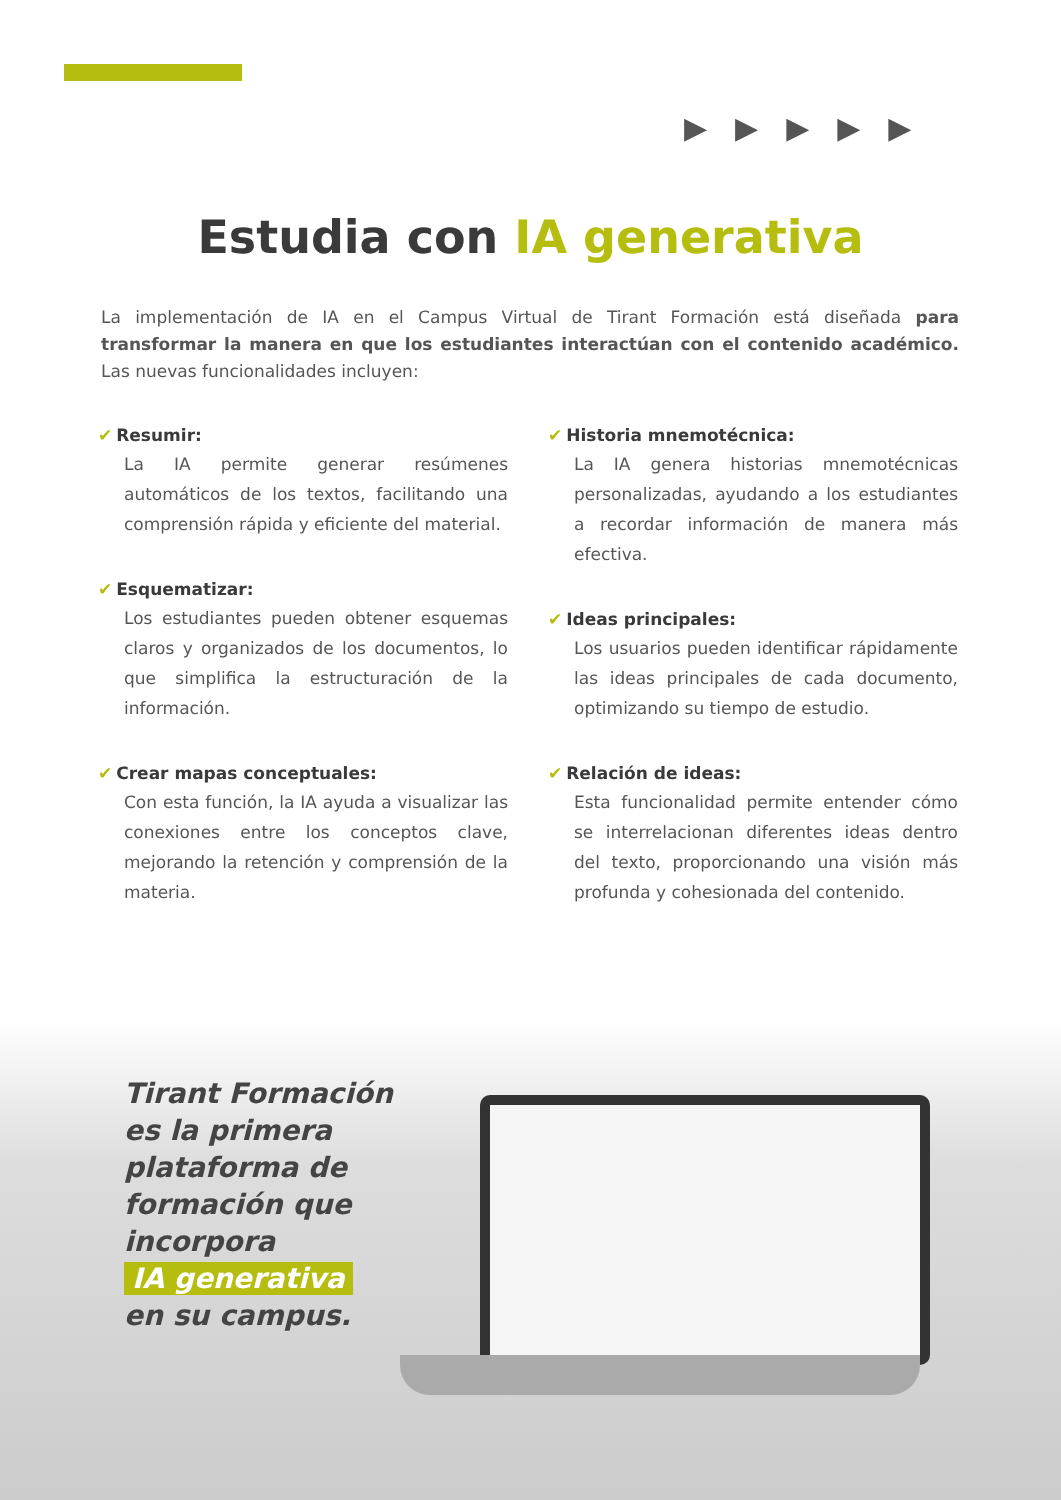▶▶▶▶▶
Estudia con IA generativa
La implementación de IA en el Campus Virtual de Tirant Formación está diseñada para transformar la manera en que los estudiantes interactúan con el contenido académico. Las nuevas funcionalidades incluyen:
✔ Resumir:
La IA permite generar resúmenes automáticos de los textos, facilitando una comprensión rápida y eficiente del material.
✔ Esquematizar:
Los estudiantes pueden obtener esquemas claros y organizados de los documentos, lo que simplifica la estructuración de la información.
✔ Crear mapas conceptuales:
Con esta función, la IA ayuda a visualizar las conexiones entre los conceptos clave, mejorando la retención y comprensión de la materia.
✔ Historia mnemotécnica:
La IA genera historias mnemotécnicas personalizadas, ayudando a los estudiantes a recordar información de manera más efectiva.
✔ Ideas principales:
Los usuarios pueden identificar rápidamente las ideas principales de cada documento, optimizando su tiempo de estudio.
✔ Relación de ideas:
Esta funcionalidad permite entender cómo se interrelacionan diferentes ideas dentro del texto, proporcionando una visión más profunda y cohesionada del contenido.
Tirant Formación
es la primera
plataforma de
formación que
incorpora
IA generativa
en su campus.